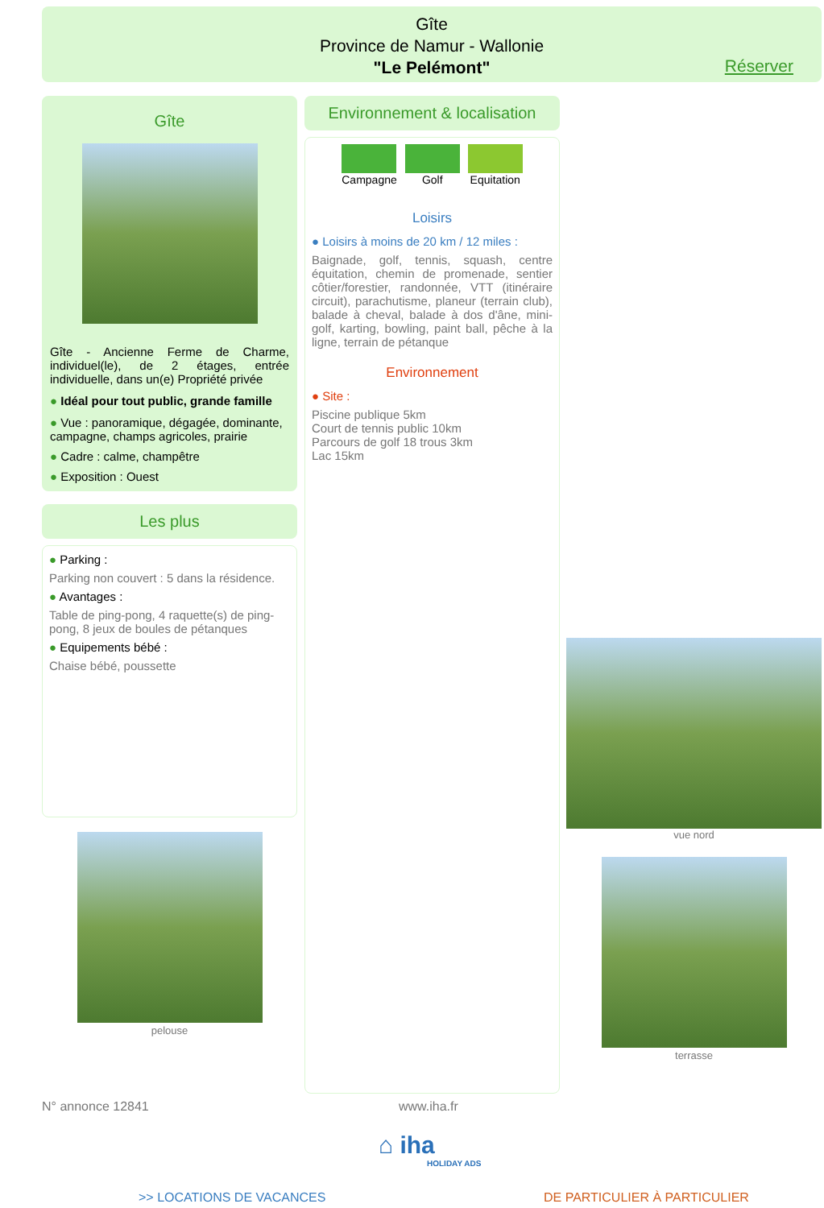Gîte
Province de Namur - Wallonie
"Le Pelémont"
Réserver
Gîte
Gîte - Ancienne Ferme de Charme, individuel(le), de 2 étages, entrée individuelle, dans un(e) Propriété privée
● Idéal pour tout public, grande famille
● Vue : panoramique, dégagée, dominante, campagne, champs agricoles, prairie
● Cadre : calme, champêtre
● Exposition : Ouest
Les plus
● Parking :
Parking non couvert : 5 dans la résidence.
● Avantages :
Table de ping-pong, 4 raquette(s) de ping-pong, 8 jeux de boules de pétanques
● Equipements bébé :
Chaise bébé, poussette
pelouse
Environnement & localisation
Campagne Golf Equitation
Loisirs
● Loisirs à moins de 20 km / 12 miles :
Baignade, golf, tennis, squash, centre équitation, chemin de promenade, sentier côtier/forestier, randonnée, VTT (itinéraire circuit), parachutisme, planeur (terrain club), balade à cheval, balade à dos d'âne, mini-golf, karting, bowling, paint ball, pêche à la ligne, terrain de pétanque
Environnement
● Site :
Piscine publique 5km
Court de tennis public 10km
Parcours de golf 18 trous 3km
Lac 15km
vue nord
terrasse
N° annonce 12841 www.iha.fr
⌂ iha
HOLIDAY ADS
>> LOCATIONS DE VACANCES DE PARTICULIER À PARTICULIER